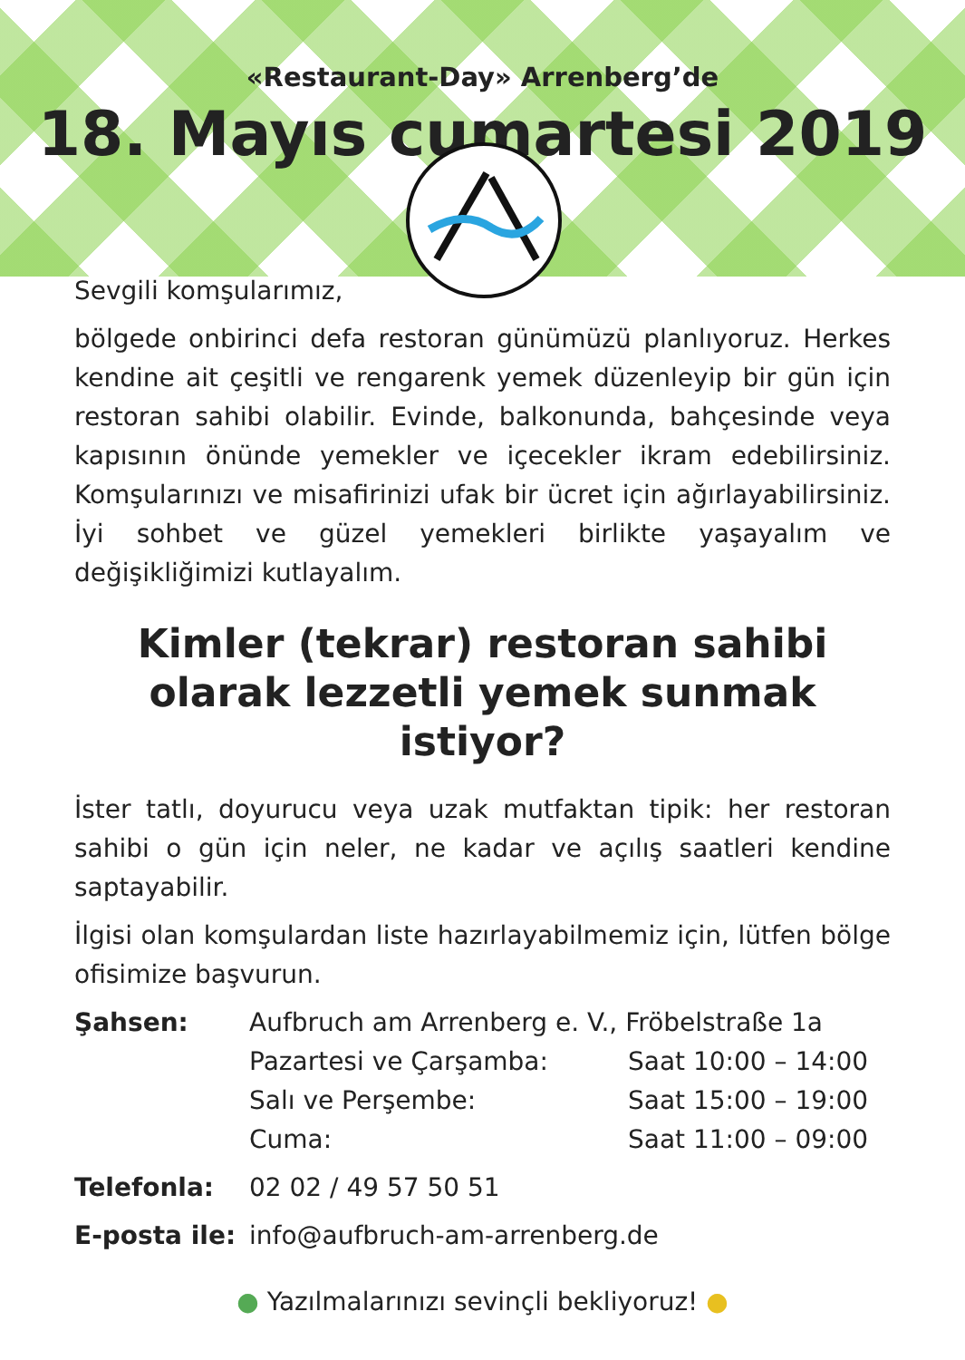«Restaurant-Day» Arrenberg’de
18. Mayıs cumartesi 2019
Sevgili komşularımız,
bölgede onbirinci defa restoran günümüzü planlıyoruz. Herkes kendine ait çeşitli ve rengarenk yemek düzenleyip bir gün için restoran sahibi olabilir. Evinde, balkonunda, bahçesinde veya kapısının önünde yemekler ve içecekler ikram edebilirsiniz. Komşularınızı ve misafirinizi ufak bir ücret için ağırlayabilirsiniz. İyi sohbet ve güzel yemekleri birlikte yaşayalım ve değişikliğimizi kutlayalım.
Kimler (tekrar) restoran sahibi olarak lezzetli yemek sunmak istiyor?
İster tatlı, doyurucu veya uzak mutfaktan tipik: her restoran sahibi o gün için neler, ne kadar ve açılış saatleri kendine saptayabilir.
İlgisi olan komşulardan liste hazırlayabilmemiz için, lütfen bölge ofisimize başvurun.
Şahsen: Aufbruch am Arrenberg e. V., Fröbelstraße 1a
Pazartesi ve Çarşamba: Saat 10:00 – 14:00
Salı ve Perşembe: Saat 15:00 – 19:00
Cuma: Saat 11:00 – 09:00
Telefonla: 02 02 / 49 57 50 51
E-posta ile:
info@aufbruch-am-arrenberg.de
● Yazılmalarınızı sevinçli bekliyoruz! ●